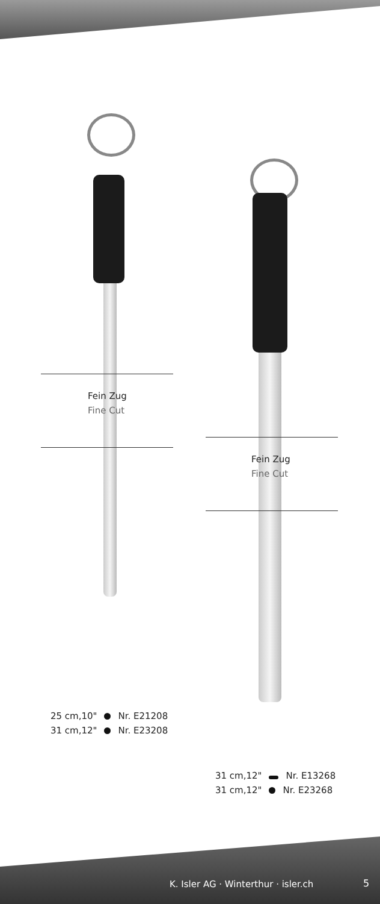Fein Zug
Fine Cut
Fein Zug
Fine Cut
25 cm,10" Nr. E21208
31 cm,12" Nr. E23208
31 cm,12" Nr. E13268
31 cm,12" Nr. E23268
K. Isler AG · Winterthur · isler.ch
5